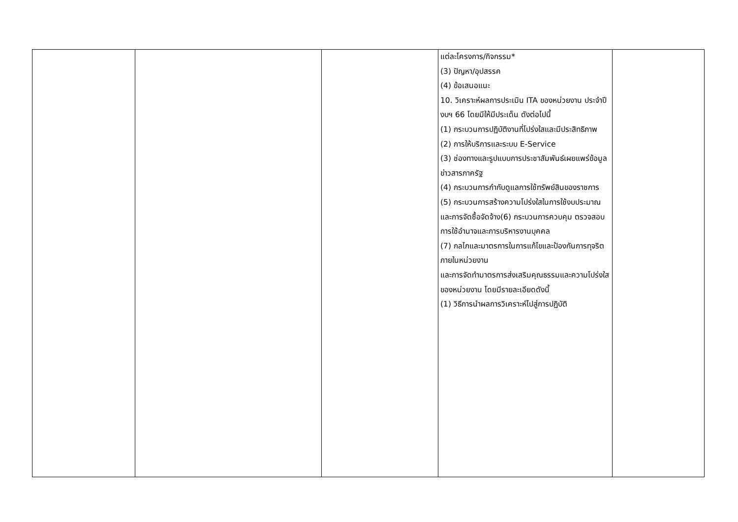| | | | แต่ละโครงการ/กิจกรรม* (3) ปัญหา/อุปสรรค (4) ข้อเสนอแนะ 10. วิเคราะห์ผลการประเมิน ITA ของหน่วยงาน ประจำปีงบฯ 66 โดยมีให้มีประเด็น ดังต่อไปนี้ (1) กระบวนการปฏิบัติงานที่โปร่งใสและมีประสิทธิภาพ (2) การให้บริการและระบบ E-Service (3) ช่องทางและรูปแบบการประชาสัมพันธ์เผยแพร่ข้อมูลข่าวสารภาครัฐ (4) กระบวนการกำกับดูแลการใช้ทรัพย์สินของราชการ (5) กระบวนการสร้างความโปร่งใสในการใช้งบประมาณและการจัดซื้อจัดจ้าง(6) กระบวนการควบคุม ตรวจสอบการใช้อำนาจและการบริหารงานบุคคล (7) กลไกและมาตรการในการแก้ไขและป้องกันการทุจริตภายในหน่วยงาน และการจัดทำมาตรการส่งเสริมคุณธรรมและความโปร่งใสของหน่วยงาน โดยมีรายละเอียดดังนี้ (1) วิธีการนำผลการวิเคราะห์ไปสู่การปฏิบัติ | |